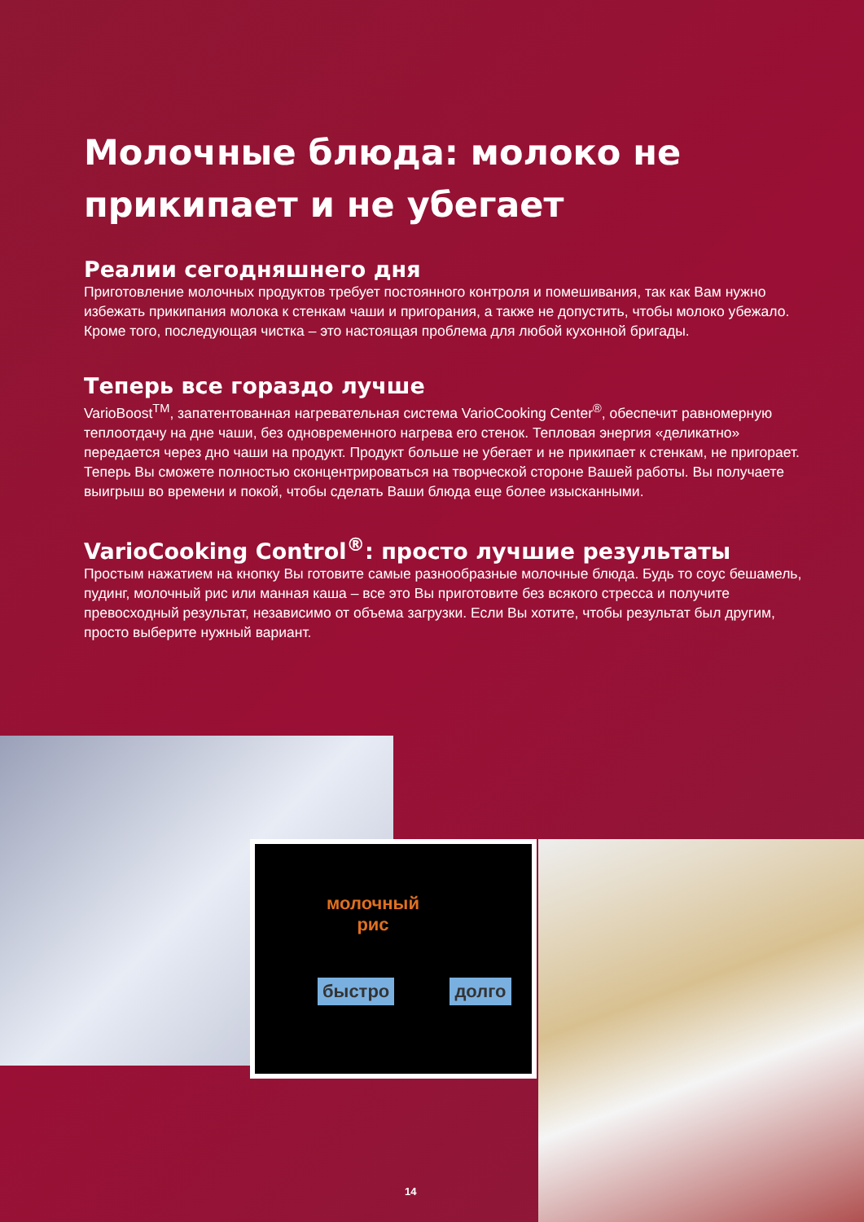Молочные блюда: молоко не прикипает и не убегает
Реалии сегодняшнего дня
Приготовление молочных продуктов требует постоянного контроля и помешивания, так как Вам нужно избежать прикипания молока к стенкам чаши и пригорания, а также не допустить, чтобы молоко убежало. Кроме того, последующая чистка – это настоящая проблема для любой кухонной бригады.
Теперь все гораздо лучше
VarioBoost<sup>TM</sup>, запатентованная нагревательная система VarioCooking Center<sup>®</sup>, обеспечит равномерную теплоотдачу на дне чаши, без одновременного нагрева его стенок. Тепловая энергия «деликатно» передается через дно чаши на продукт. Продукт больше не убегает и не прикипает к стенкам, не пригорает. Теперь Вы сможете полностью сконцентрироваться на творческой стороне Вашей работы. Вы получаете выигрыш во времени и покой, чтобы сделать Ваши блюда еще более изысканными.
VarioCooking Control<sup>®</sup>: просто лучшие результаты
Простым нажатием на кнопку Вы готовите самые разнообразные молочные блюда. Будь то соус бешамель, пудинг, молочный рис или манная каша – все это Вы приготовите без всякого стресса и получите превосходный результат, независимо от объема загрузки. Если Вы хотите, чтобы результат был другим, просто выберите нужный вариант.
молочный рис
быстро долго
14